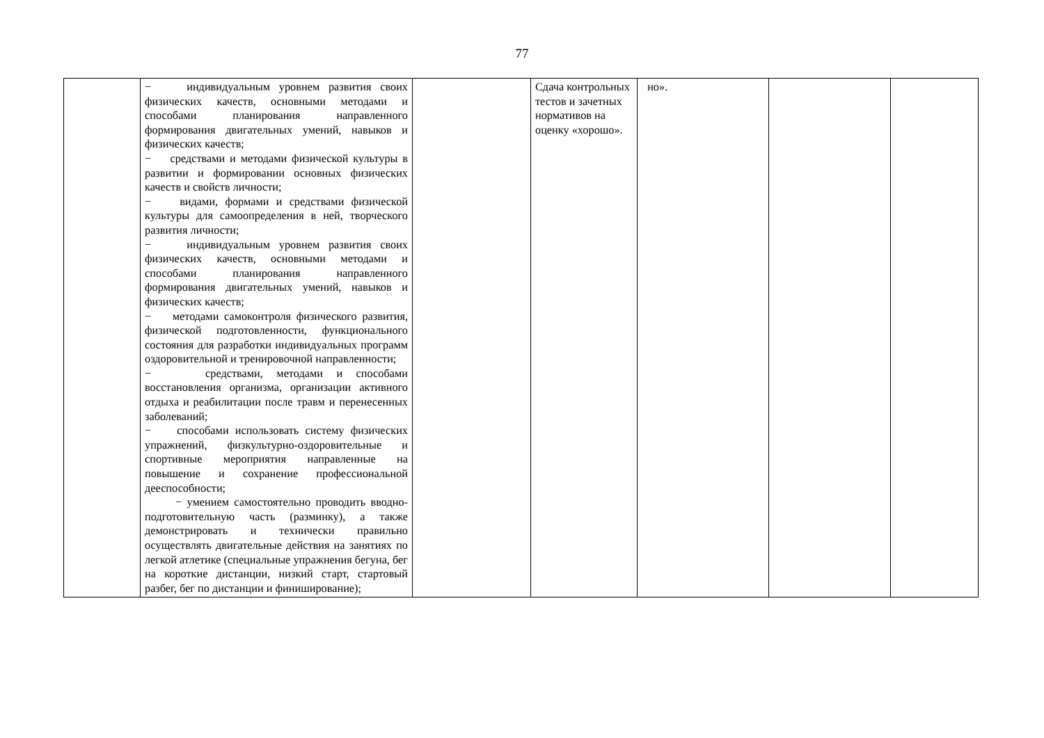77
| | − индивидуальным уровнем развития своих физических качеств, основными методами и способами планирования направленного формирования двигательных умений, навыков и физических качеств; − средствами и методами физической культуры в развитии и формировании основных физических качеств и свойств личности; − видами, формами и средствами физической культуры для самоопределения в ней, творческого развития личности; − индивидуальным уровнем развития своих физических качеств, основными методами и способами планирования направленного формирования двигательных умений, навыков и физических качеств; − методами самоконтроля физического развития, физической подготовленности, функционального состояния для разработки индивидуальных программ оздоровительной и тренировочной направленности; − средствами, методами и способами восстановления организма, организации активного отдыха и реабилитации после травм и перенесенных заболеваний; − способами использовать систему физических упражнений, физкультурно-оздоровительные и спортивные мероприятия направленные на повышение и сохранение профессиональной дееспособности; − умением самостоятельно проводить вводно-подготовительную часть (разминку), а также демонстрировать и технически правильно осуществлять двигательные действия на занятиях по легкой атлетике (специальные упражнения бегуна, бег на короткие дистанции, низкий старт, стартовый разбег, бег по дистанции и финиширование); | | Сдача контрольных тестов и зачетных нормативов на оценку «хорошо». | но». | | |